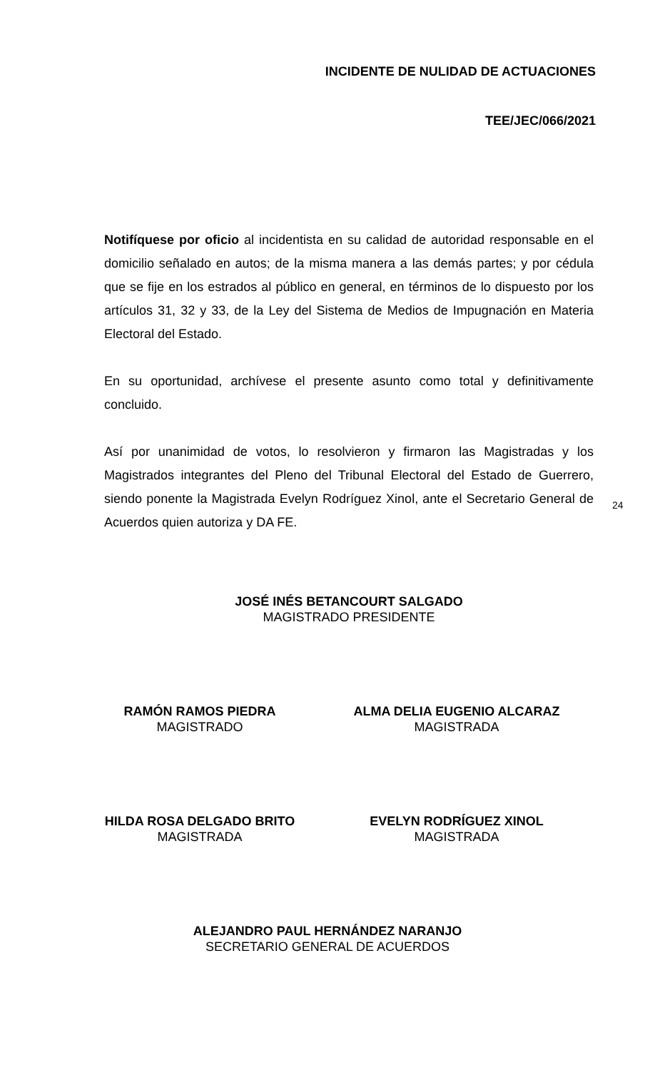INCIDENTE DE NULIDAD DE ACTUACIONES
TEE/JEC/066/2021
Notifíquese por oficio al incidentista en su calidad de autoridad responsable en el domicilio señalado en autos; de la misma manera a las demás partes; y por cédula que se fije en los estrados al público en general, en términos de lo dispuesto por los artículos 31, 32 y 33, de la Ley del Sistema de Medios de Impugnación en Materia Electoral del Estado.
En su oportunidad, archívese el presente asunto como total y definitivamente concluido.
Así por unanimidad de votos, lo resolvieron y firmaron las Magistradas y los Magistrados integrantes del Pleno del Tribunal Electoral del Estado de Guerrero, siendo ponente la Magistrada Evelyn Rodríguez Xinol, ante el Secretario General de Acuerdos quien autoriza y DA FE.
24
JOSÉ INÉS BETANCOURT SALGADO
MAGISTRADO PRESIDENTE
RAMÓN RAMOS PIEDRA
MAGISTRADO
ALMA DELIA EUGENIO ALCARAZ
MAGISTRADA
HILDA ROSA DELGADO BRITO
MAGISTRADA
EVELYN RODRÍGUEZ XINOL
MAGISTRADA
ALEJANDRO PAUL HERNÁNDEZ NARANJO
SECRETARIO GENERAL DE ACUERDOS